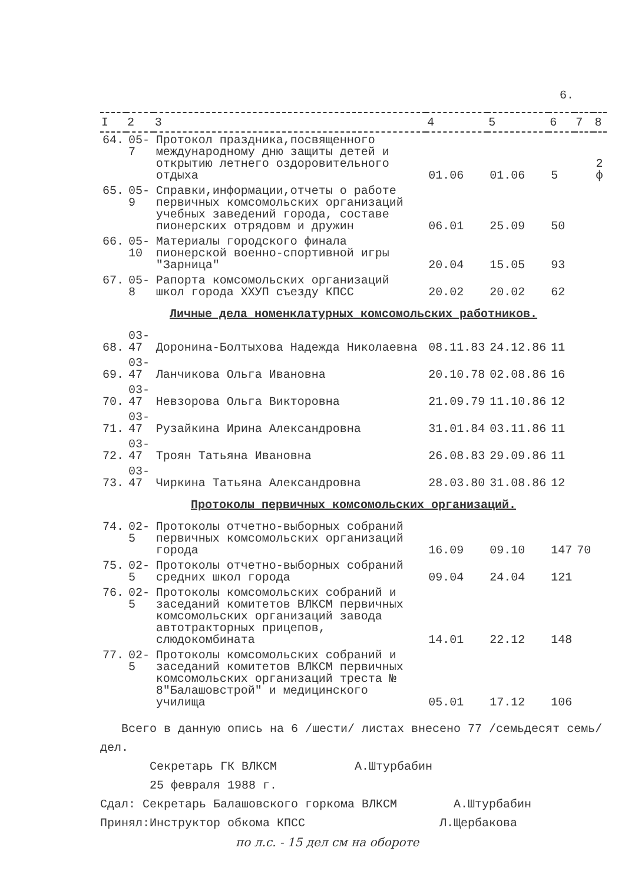6.
| I | 2 | 3 | 4 | 5 | 6 | 7 | 8 |
| --- | --- | --- | --- | --- | --- | --- | --- |
| 64. | 05-7 | Протокол праздника,посвященного международному дню защиты детей и открытию летнего оздоровительного отдыха | 01.06 | 01.06 | 5 | | 2 ф |
| 65. | 05-9 | Справки,информации,отчеты о работе первичных комсомольских организаций учебных заведений города, составе пионерских отрядовм и дружин | 06.01 | 25.09 | 50 | | |
| 66. | 05-10 | Материалы городского финала пионерской военно-спортивной игры "Зарница" | 20.04 | 15.05 | 93 | | |
| 67. | 05-8 | Рапорта комсомольских организаций школ города ХХУП съезду КПСС | 20.02 | 20.02 | 62 | | |
| Личные дела номенклатурных комсомольских работников. | | | | | | | |
| 68. | 03-47 | Доронина-Болтыхова Надежда Николаевна | 08.11.83 | 24.12.86 | 11 | | |
| 69. | 03-47 | Ланчикова Ольга Ивановна | 20.10.78 | 02.08.86 | 16 | | |
| 70. | 03-47 | Невзорова Ольга Викторовна | 21.09.79 | 11.10.86 | 12 | | |
| 71. | 03-47 | Рузайкина Ирина Александровна | 31.01.84 | 03.11.86 | 11 | | |
| 72. | 03-47 | Троян Татьяна Ивановна | 26.08.83 | 29.09.86 | 11 | | |
| 73. | 03-47 | Чиркина Татьяна Александровна | 28.03.80 | 31.08.86 | 12 | | |
| Протоколы первичных комсомольских организаций. | | | | | | | |
| 74. | 02-5 | Протоколы отчетно-выборных собраний первичных комсомольских организаций города | 16.09 | 09.10 | 147 | 70 | |
| 75. | 02-5 | Протоколы отчетно-выборных собраний средних школ города | 09.04 | 24.04 | 121 | | |
| 76. | 02-5 | Протоколы комсомольских собраний и заседаний комитетов ВЛКСМ первичных комсомольских организаций завода автотракторных прицепов, слюдокомбината | 14.01 | 22.12 | 148 | | |
| 77. | 02-5 | Протоколы комсомольских собраний и заседаний комитетов ВЛКСМ первичных комсомольских организаций треста № 8"Балашовстрой" и медицинского училища | 05.01 | 17.12 | 106 | | |
Всего в данную опись на 6 /шести/ листах внесено 77 /семьдесят семь/ дел.
Секретарь ГК ВЛКСМ А.Штурбабин
25 февраля 1988 г.
Сдал: Секретарь Балашовского горкома ВЛКСМ А.Штурбабин
Принял:Инструктор обкома КПСС Л.Щербакова
по л.с. - 15 дел см на обороте